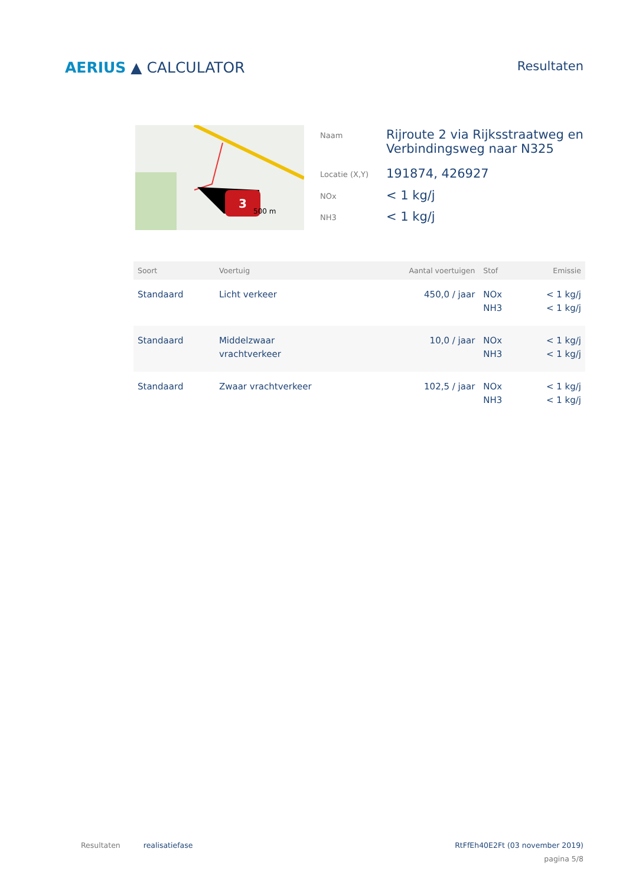AERIUS ▲ CALCULATOR
Resultaten
3
500 m
| Naam | Rijroute 2 via Rijksstraatweg en Verbindingsweg naar N325 |
| Locatie (X,Y) | 191874, 426927 |
| NOx | < 1 kg/j |
| NH3 | < 1 kg/j |
| Soort | Voertuig | Aantal voertuigen | Stof | Emissie |
| --- | --- | --- | --- | --- |
| Standaard | Licht verkeer | 450,0 / jaar | NOx NH3 | < 1 kg/j < 1 kg/j |
| Standaard | Middelzwaar vrachtverkeer | 10,0 / jaar | NOx NH3 | < 1 kg/j < 1 kg/j |
| Standaard | Zwaar vrachtverkeer | 102,5 / jaar | NOx NH3 | < 1 kg/j < 1 kg/j |
Resultaten realisatiefase RtFfEh40E2Ft (03 november 2019)
pagina 5/8